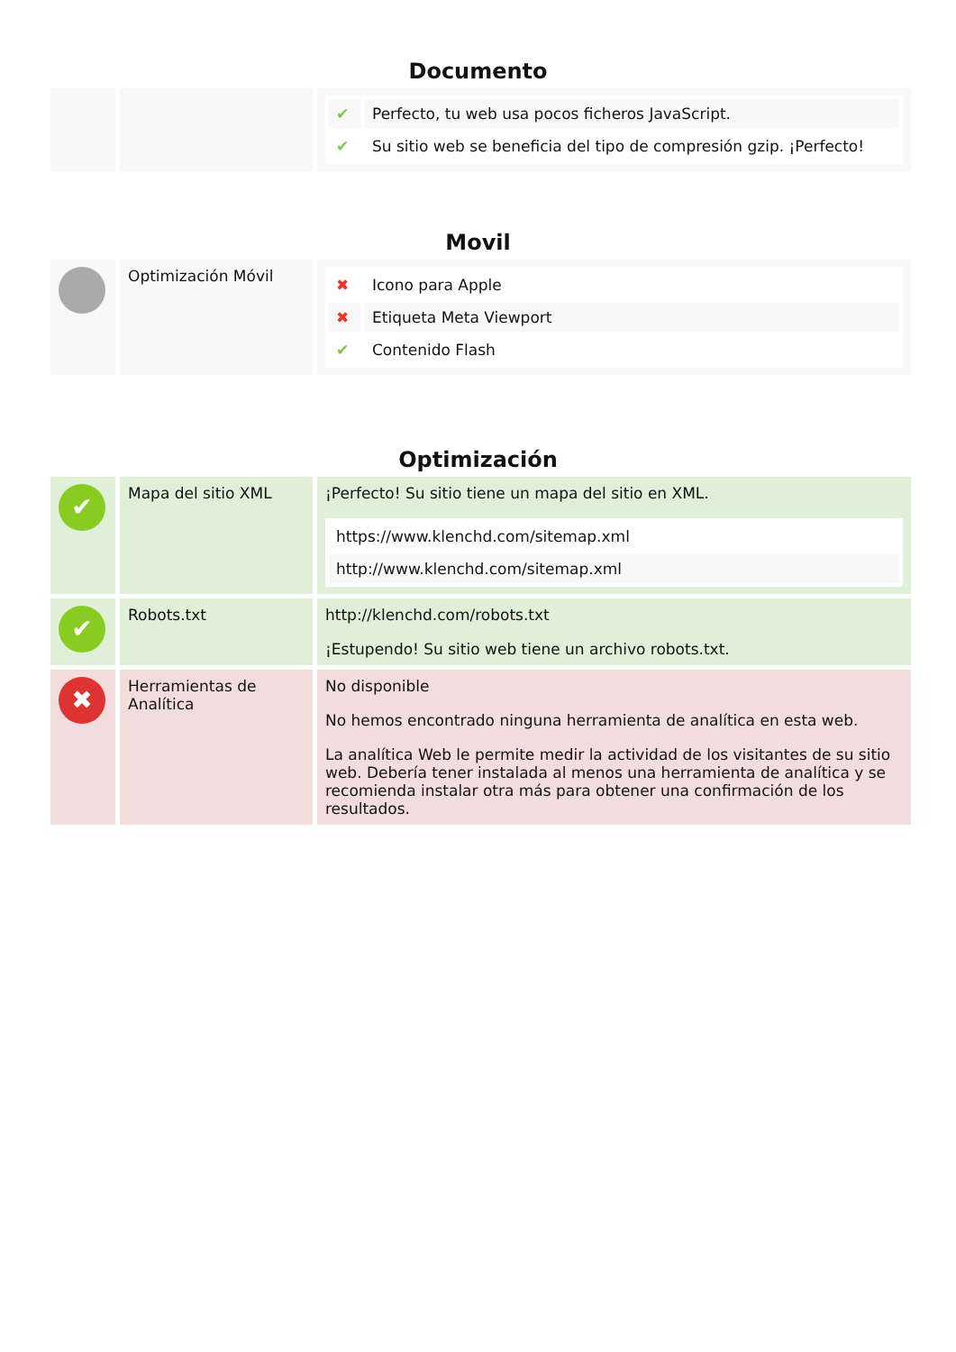Documento
| | | / ✔ / Perfecto, tu web usa pocos ficheros JavaScript. / / ✔ / Su sitio web se beneficia del tipo de compresión gzip. ¡Perfecto! / |
Movil
| | Optimización Móvil | / ✖ / Icono para Apple / / ✖ / Etiqueta Meta Viewport / / ✔ / Contenido Flash / |
Optimización
| ✔ | Mapa del sitio XML | ¡Perfecto! Su sitio tiene un mapa del sitio en XML. / https://www.klenchd.com/sitemap.xml / / http://www.klenchd.com/sitemap.xml / |
| ✔ | Robots.txt | http://klenchd.com/robots.txt ¡Estupendo! Su sitio web tiene un archivo robots.txt. |
| ✖ | Herramientas de Analítica | No disponible No hemos encontrado ninguna herramienta de analítica en esta web. La analítica Web le permite medir la actividad de los visitantes de su sitio web. Debería tener instalada al menos una herramienta de analítica y se recomienda instalar otra más para obtener una confirmación de los resultados. |